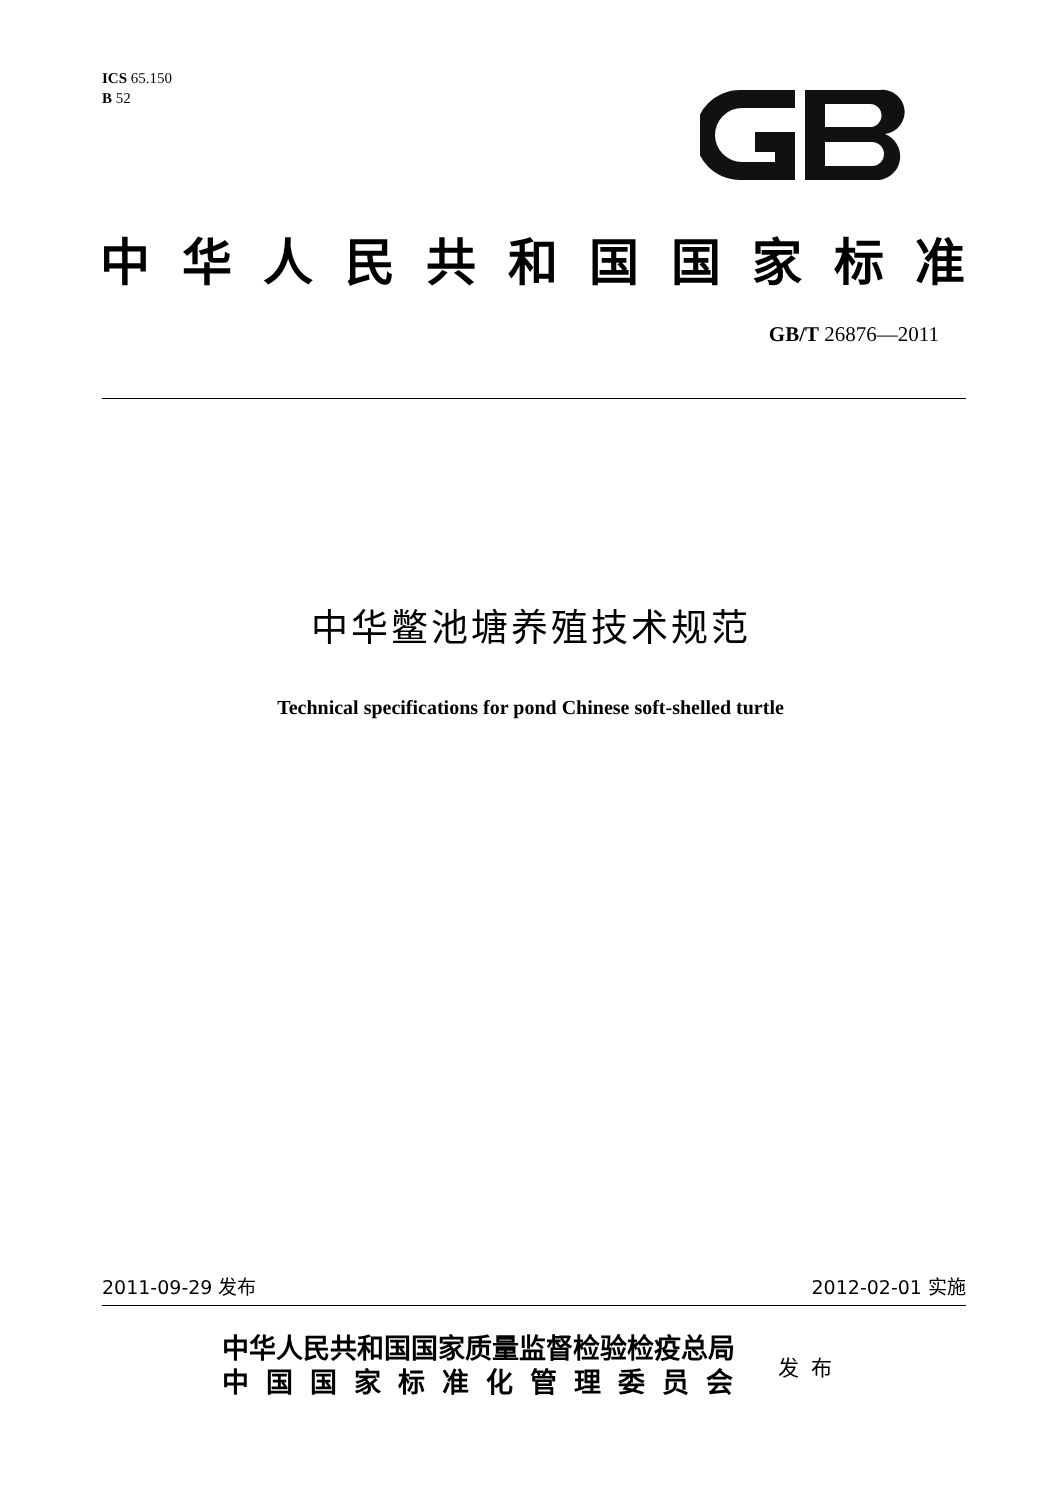ICS 65.150
B 52
中华人民共和国国家标准
GB/T 26876—2011
中华鳖池塘养殖技术规范
Technical specifications for pond Chinese soft-shelled turtle
2011-09-29 发布 2012-02-01 实施
中华人民共和国国家质量监督检验检疫总局
中国国家标准化管理委员会
发布